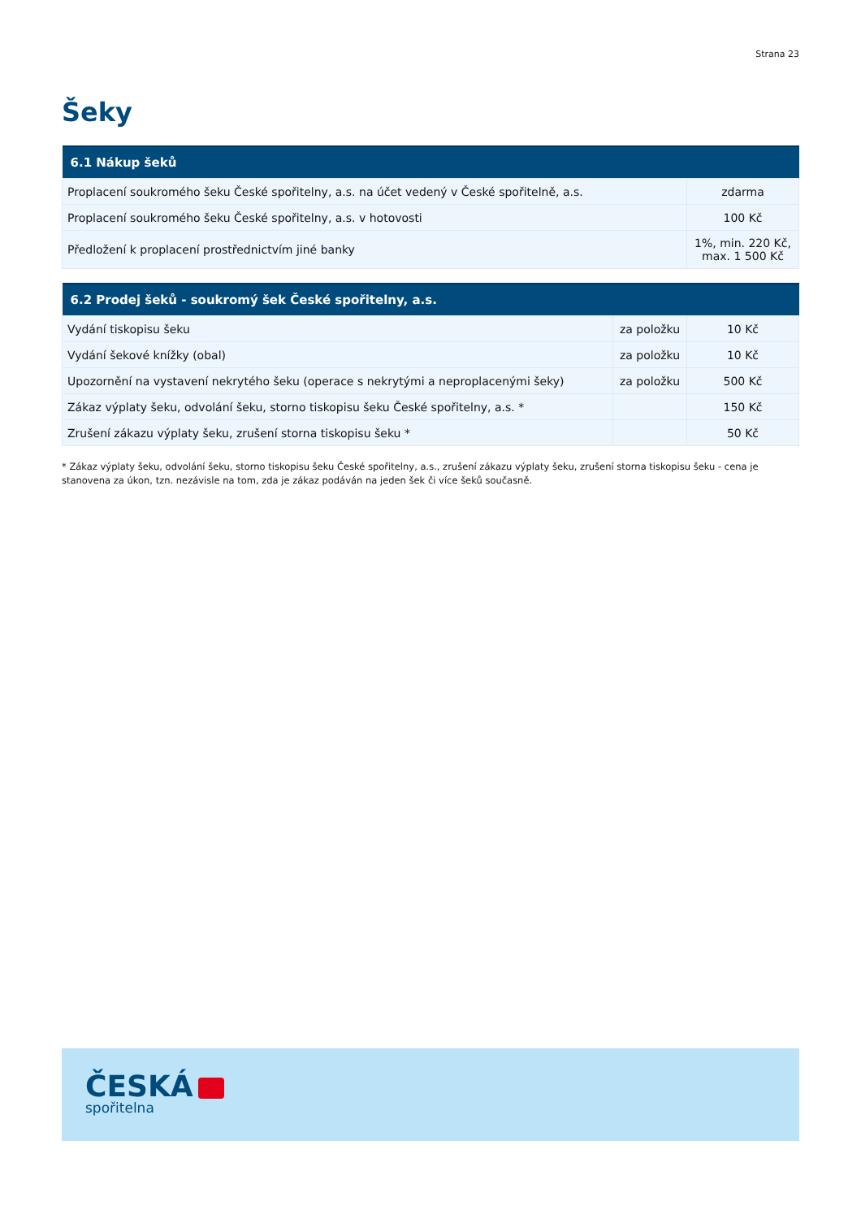Strana 23
Šeky
| 6.1 Nákup šeků | |
| --- | --- |
| Proplacení soukromého šeku České spořitelny, a.s. na účet vedený v České spořitelně, a.s. | zdarma |
| Proplacení soukromého šeku České spořitelny, a.s. v hotovosti | 100 Kč |
| Předložení k proplacení prostřednictvím jiné banky | 1%, min. 220 Kč, max. 1 500 Kč |
| 6.2 Prodej šeků - soukromý šek České spořitelny, a.s. | | |
| --- | --- | --- |
| Vydání tiskopisu šeku | za položku | 10 Kč |
| Vydání šekové knížky (obal) | za položku | 10 Kč |
| Upozornění na vystavení nekrytého šeku (operace s nekrytými a neproplacenými šeky) | za položku | 500 Kč |
| Zákaz výplaty šeku, odvolání šeku, storno tiskopisu šeku České spořitelny, a.s. * | | 150 Kč |
| Zrušení zákazu výplaty šeku, zrušení storna tiskopisu šeku * | | 50 Kč |
* Zákaz výplaty šeku, odvolání šeku, storno tiskopisu šeku České spořitelny, a.s., zrušení zákazu výplaty šeku, zrušení storna tiskopisu šeku - cena je stanovena za úkon, tzn. nezávisle na tom, zda je zákaz podáván na jeden šek či více šeků současně.
ČESKÁ
spořitelna